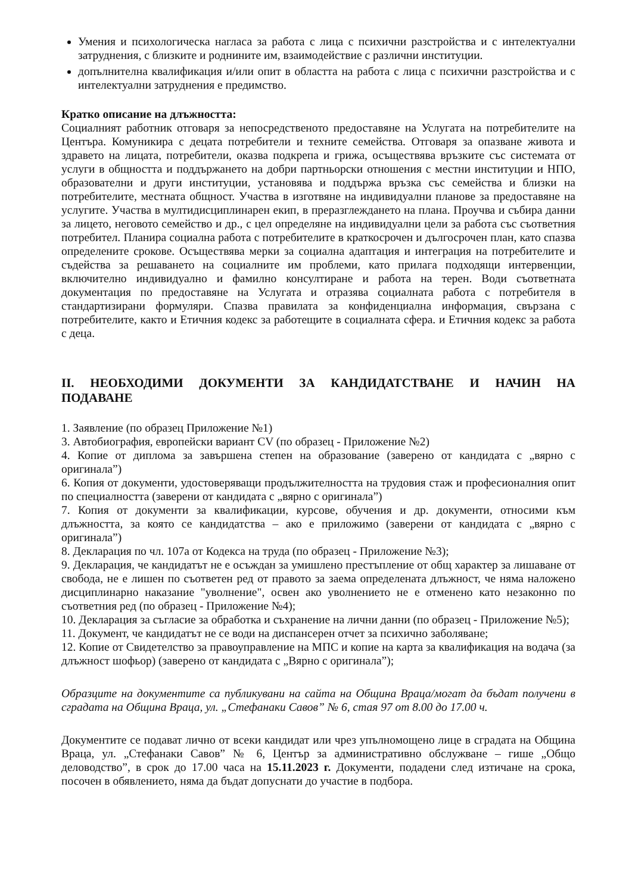Умения и психологическа нагласа за работа с лица с психични разстройства и с интелектуални затруднения, с близките и роднините им, взаимодействие с различни институции.
допълнителна квалификация и/или опит в областта на работа с лица с психични разстройства и с интелектуални затруднения е предимство.
Кратко описание на длъжността:
Социалният работник отговаря за непосредственото предоставяне на Услугата на потребителите на Центъра. Комуникира с децата потребители и техните семейства. Отговаря за опазване живота и здравето на лицата, потребители, оказва подкрепа и грижа, осъществява връзките със системата от услуги в общността и поддържането на добри партньорски отношения с местни институции и НПО, образователни и други институции, установява и поддържа връзка със семейства и близки на потребителите, местната общност. Участва в изготвяне на индивидуални планове за предоставяне на услугите. Участва в мултидисциплинарен екип, в преразглеждането на плана. Проучва и събира данни за лицето, неговото семейство и др., с цел определяне на индивидуални цели за работа със съответния потребител. Планира социална работа с потребителите в краткосрочен и дългосрочен план, като спазва определените срокове. Осъществява мерки за социална адаптация и интеграция на потребителите и съдейства за решаването на социалните им проблеми, като прилага подходящи интервенции, включително индивидуално и фамилно консултиране и работа на терен. Води съответната документация по предоставяне на Услугата и отразява социалната работа с потребителя в стандартизирани формуляри. Спазва правилата за конфиденциална информация, свързана с потребителите, както и Етичния кодекс за работещите в социалната сфера. и Етичния кодекс за работа с деца.
II. НЕОБХОДИМИ ДОКУМЕНТИ ЗА КАНДИДАТСТВАНЕ И НАЧИН НА ПОДАВАНЕ
1. Заявление (по образец Приложение №1)
3. Автобиография, европейски вариант CV (по образец - Приложение №2)
4. Копие от диплома за завършена степен на образование (заверено от кандидата с „вярно с оригинала”)
6. Копия от документи, удостоверяващи продължителността на трудовия стаж и професионалния опит по специалността (заверени от кандидата с „вярно с оригинала”)
7. Копия от документи за квалификации, курсове, обучения и др. документи, относими към длъжността, за която се кандидатства – ако е приложимо (заверени от кандидата с „вярно с оригинала”)
8. Декларация по чл. 107а от Кодекса на труда (по образец - Приложение №3);
9. Декларация, че кандидатът не е осъждан за умишлено престъпление от общ характер за лишаване от свобода, не е лишен по съответен ред от правото за заема определената длъжност, че няма наложено дисциплинарно наказание "уволнение", освен ако уволнението не е отменено като незаконно по съответния ред (по образец - Приложение №4);
10. Декларация за съгласие за обработка и съхранение на лични данни (по образец - Приложение №5);
11. Документ, че кандидатът не се води на диспансерен отчет за психично заболяване;
12. Копие от Свидетелство за правоуправление на МПС и копие на карта за квалификация на водача (за длъжност шофьор) (заверено от кандидата с „Вярно с оригинала”);
Образците на документите са публикувани на сайта на Община Враца/могат да бъдат получени в сградата на Община Враца, ул. „Стефанаки Савов” № 6, стая 97 от 8.00 до 17.00 ч.
Документите се подават лично от всеки кандидат или чрез упълномощено лице в сградата на Община Враца, ул. „Стефанаки Савов” № 6, Център за административно обслужване – гише „Общо деловодство”, в срок до 17.00 часа на 15.11.2023 г. Документи, подадени след изтичане на срока, посочен в обявлението, няма да бъдат допуснати до участие в подбора.